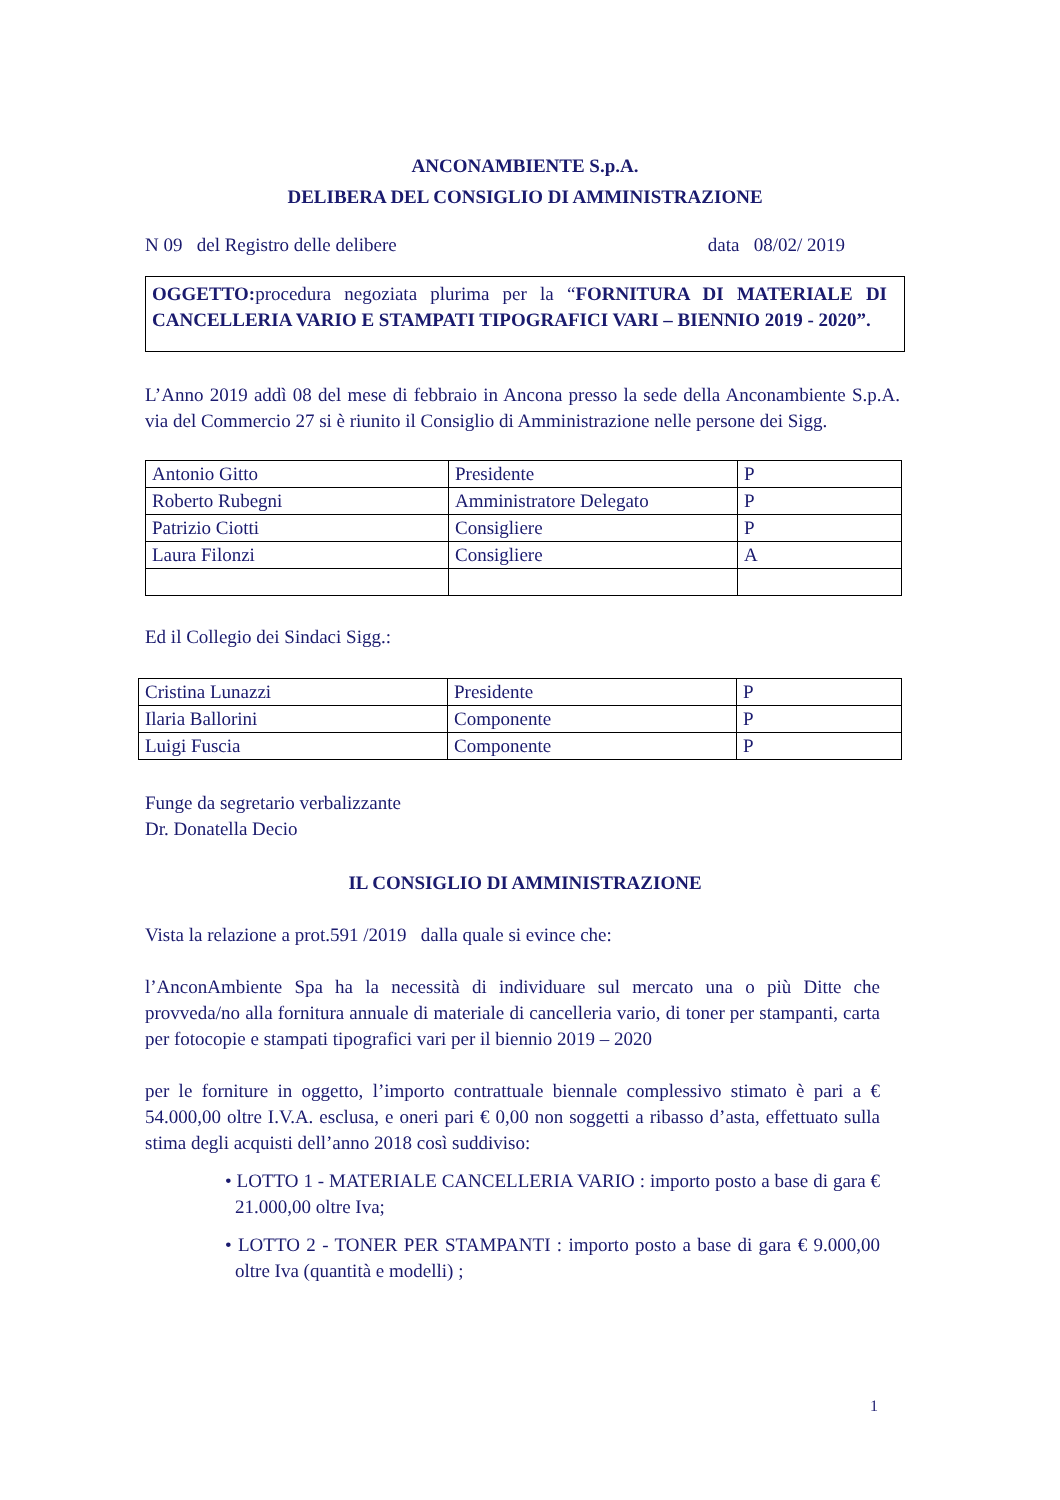ANCONAMBIENTE S.p.A.
DELIBERA DEL CONSIGLIO DI AMMINISTRAZIONE
N 09 del Registro delle delibere data 08/02/ 2019
OGGETTO: procedura negoziata plurima per la “FORNITURA DI MATERIALE DI CANCELLERIA VARIO E STAMPATI TIPOGRAFICI VARI – BIENNIO 2019 - 2020”.
L’Anno 2019 addì 08 del mese di febbraio in Ancona presso la sede della Anconambiente S.p.A. via del Commercio 27 si è riunito il Consiglio di Amministrazione nelle persone dei Sigg.
| Antonio Gitto | Presidente | P |
| Roberto Rubegni | Amministratore Delegato | P |
| Patrizio Ciotti | Consigliere | P |
| Laura Filonzi | Consigliere | A |
Ed il Collegio dei Sindaci Sigg.:
| Cristina Lunazzi | Presidente | P |
| Ilaria Ballorini | Componente | P |
| Luigi Fuscia | Componente | P |
Funge da segretario verbalizzante
Dr. Donatella Decio
IL CONSIGLIO DI AMMINISTRAZIONE
Vista la relazione a prot.591 /2019 dalla quale si evince che:
l’AnconAmbiente Spa ha la necessità di individuare sul mercato una o più Ditte che provveda/no alla fornitura annuale di materiale di cancelleria vario, di toner per stampanti, carta per fotocopie e stampati tipografici vari per il biennio 2019 – 2020
per le forniture in oggetto, l’importo contrattuale biennale complessivo stimato è pari a € 54.000,00 oltre I.V.A. esclusa, e oneri pari € 0,00 non soggetti a ribasso d’asta, effettuato sulla stima degli acquisti dell’anno 2018 così suddiviso:
• LOTTO 1 - MATERIALE CANCELLERIA VARIO : importo posto a base di gara € 21.000,00 oltre Iva;
• LOTTO 2 - TONER PER STAMPANTI : importo posto a base di gara € 9.000,00 oltre Iva (quantità e modelli) ;
1